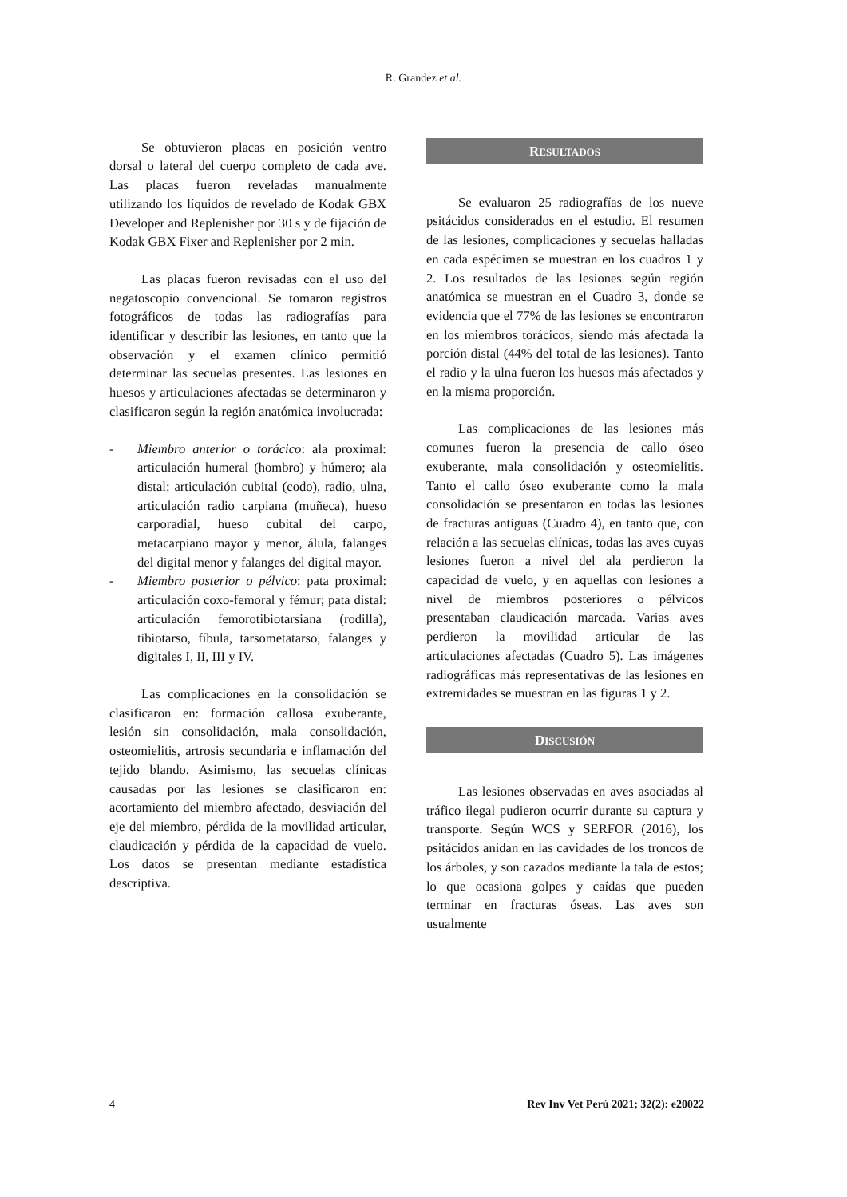R. Grandez et al.
Se obtuvieron placas en posición ventro dorsal o lateral del cuerpo completo de cada ave. Las placas fueron reveladas manualmente utilizando los líquidos de revelado de Kodak GBX Developer and Replenisher por 30 s y de fijación de Kodak GBX Fixer and Replenisher por 2 min.
Las placas fueron revisadas con el uso del negatoscopio convencional. Se tomaron registros fotográficos de todas las radiografías para identificar y describir las lesiones, en tanto que la observación y el examen clínico permitió determinar las secuelas presentes. Las lesiones en huesos y articulaciones afectadas se determinaron y clasificaron según la región anatómica involucrada:
- Miembro anterior o torácico: ala proximal: articulación humeral (hombro) y húmero; ala distal: articulación cubital (codo), radio, ulna, articulación radio carpiana (muñeca), hueso carporadial, hueso cubital del carpo, metacarpiano mayor y menor, álula, falanges del digital menor y falanges del digital mayor.
- Miembro posterior o pélvico: pata proximal: articulación coxo-femoral y fémur; pata distal: articulación femorotibiotarsiana (rodilla), tibiotarso, fíbula, tarsometatarso, falanges y digitales I, II, III y IV.
Las complicaciones en la consolidación se clasificaron en: formación callosa exuberante, lesión sin consolidación, mala consolidación, osteomielitis, artrosis secundaria e inflamación del tejido blando. Asimismo, las secuelas clínicas causadas por las lesiones se clasificaron en: acortamiento del miembro afectado, desviación del eje del miembro, pérdida de la movilidad articular, claudicación y pérdida de la capacidad de vuelo. Los datos se presentan mediante estadística descriptiva.
RESULTADOS
Se evaluaron 25 radiografías de los nueve psitácidos considerados en el estudio. El resumen de las lesiones, complicaciones y secuelas halladas en cada espécimen se muestran en los cuadros 1 y 2. Los resultados de las lesiones según región anatómica se muestran en el Cuadro 3, donde se evidencia que el 77% de las lesiones se encontraron en los miembros torácicos, siendo más afectada la porción distal (44% del total de las lesiones). Tanto el radio y la ulna fueron los huesos más afectados y en la misma proporción.
Las complicaciones de las lesiones más comunes fueron la presencia de callo óseo exuberante, mala consolidación y osteomielitis. Tanto el callo óseo exuberante como la mala consolidación se presentaron en todas las lesiones de fracturas antiguas (Cuadro 4), en tanto que, con relación a las secuelas clínicas, todas las aves cuyas lesiones fueron a nivel del ala perdieron la capacidad de vuelo, y en aquellas con lesiones a nivel de miembros posteriores o pélvicos presentaban claudicación marcada. Varias aves perdieron la movilidad articular de las articulaciones afectadas (Cuadro 5). Las imágenes radiográficas más representativas de las lesiones en extremidades se muestran en las figuras 1 y 2.
DISCUSIÓN
Las lesiones observadas en aves asociadas al tráfico ilegal pudieron ocurrir durante su captura y transporte. Según WCS y SERFOR (2016), los psitácidos anidan en las cavidades de los troncos de los árboles, y son cazados mediante la tala de estos; lo que ocasiona golpes y caídas que pueden terminar en fracturas óseas. Las aves son usualmente
4 Rev Inv Vet Perú 2021; 32(2): e20022